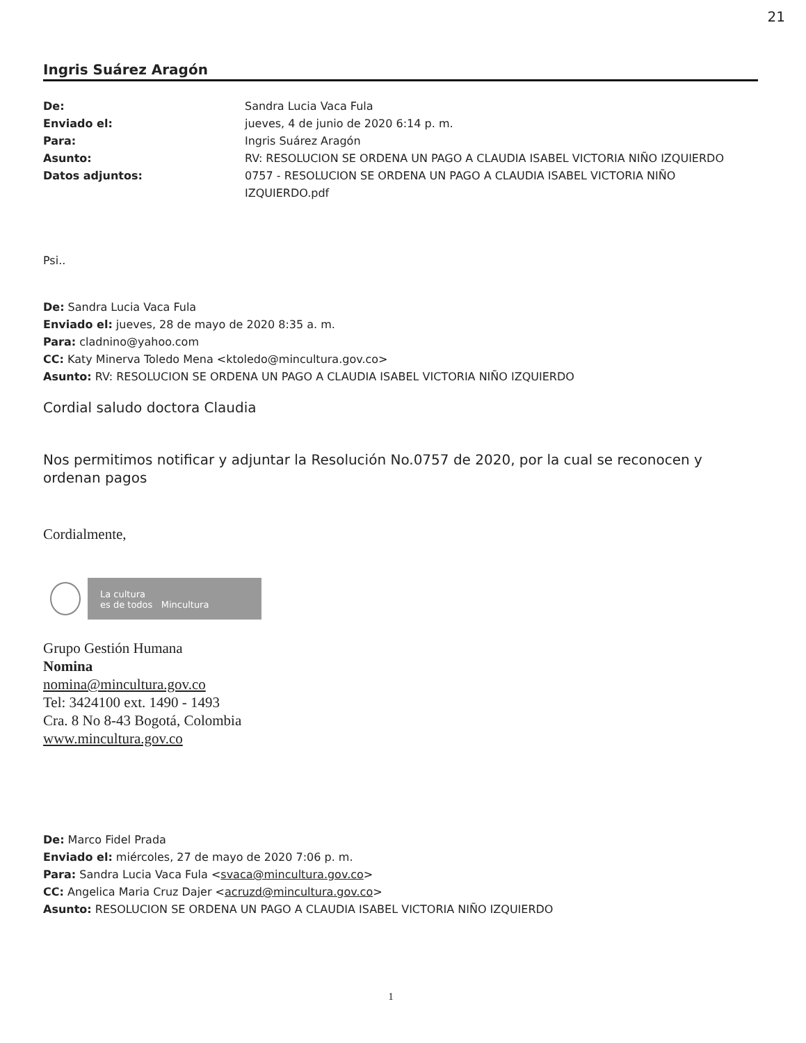21
Ingris Suárez Aragón
De: Sandra Lucia Vaca Fula
Enviado el: jueves, 4 de junio de 2020 6:14 p. m.
Para: Ingris Suárez Aragón
Asunto: RV: RESOLUCION SE ORDENA UN PAGO A CLAUDIA ISABEL VICTORIA NIÑO IZQUIERDO
Datos adjuntos: 0757 - RESOLUCION SE ORDENA UN PAGO A CLAUDIA ISABEL VICTORIA NIÑO IZQUIERDO.pdf
Psi..
De: Sandra Lucia Vaca Fula
Enviado el: jueves, 28 de mayo de 2020 8:35 a. m.
Para: cladnino@yahoo.com
CC: Katy Minerva Toledo Mena <ktoledo@mincultura.gov.co>
Asunto: RV: RESOLUCION SE ORDENA UN PAGO A CLAUDIA ISABEL VICTORIA NIÑO IZQUIERDO
Cordial saludo doctora Claudia
Nos permitimos notificar y adjuntar la Resolución No.0757 de 2020, por la cual se reconocen y ordenan pagos
Cordialmente,
La cultura
es de todos Mincultura
Grupo Gestión Humana
Nomina
nomina@mincultura.gov.co
Tel: 3424100 ext. 1490 - 1493
Cra. 8 No 8-43 Bogotá, Colombia
www.mincultura.gov.co
De: Marco Fidel Prada
Enviado el: miércoles, 27 de mayo de 2020 7:06 p. m.
Para: Sandra Lucia Vaca Fula <svaca@mincultura.gov.co>
CC: Angelica Maria Cruz Dajer <acruzd@mincultura.gov.co>
Asunto: RESOLUCION SE ORDENA UN PAGO A CLAUDIA ISABEL VICTORIA NIÑO IZQUIERDO
1